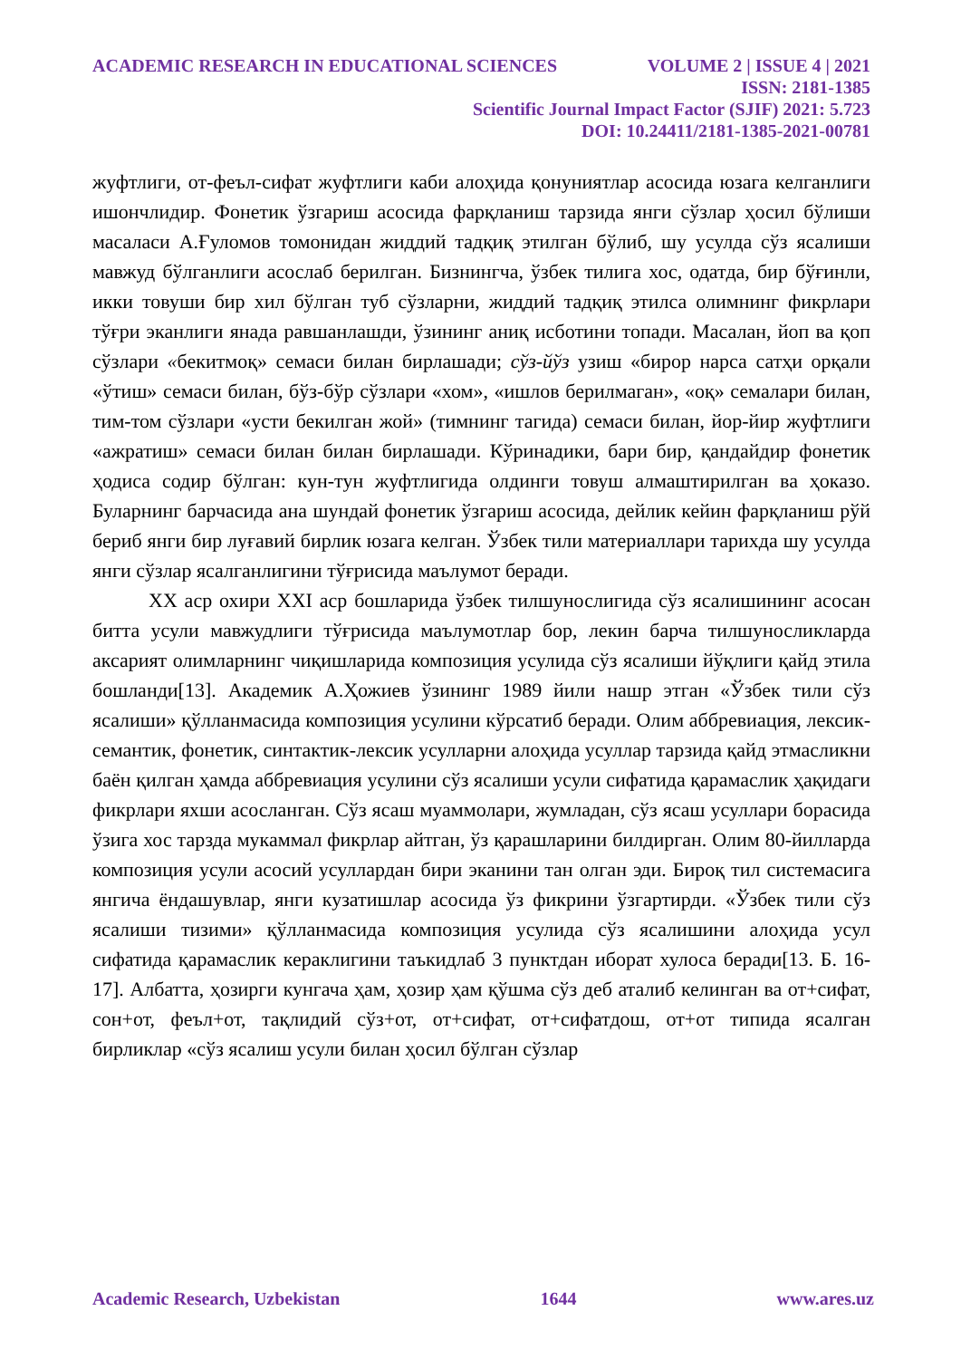ACADEMIC RESEARCH IN EDUCATIONAL SCIENCES VOLUME 2 | ISSUE 4 | 2021
ISSN: 2181-1385
Scientific Journal Impact Factor (SJIF) 2021: 5.723
DOI: 10.24411/2181-1385-2021-00781
жуфтлиги, от-феъл-сифат жуфтлиги каби алоҳида қонуниятлар асосида юзага келганлиги ишончлидир. Фонетик ўзгариш асосида фарқланиш тарзида янги сўзлар ҳосил бўлиши масаласи А.Ғуломов томонидан жиддий тадқиқ этилган бўлиб, шу усулда сўз ясалиши мавжуд бўлганлиги асослаб берилган. Бизнингча, ўзбек тилига хос, одатда, бир бўғинли, икки товуши бир хил бўлган туб сўзларни, жиддий тадқиқ этилса олимнинг фикрлари тўғри эканлиги янада равшанлашди, ўзининг аниқ исботини топади. Масалан, йоп ва қоп сўзлари «бекитмоқ» семаси билан бирлашади; сўз-йўз узиш «бирор нарса сатҳи орқали «ўтиш» семаси билан, бўз-бўр сўзлари «хом», «ишлов берилмаган», «оқ» семалари билан, тим-том сўзлари «усти бекилган жой» (тимнинг тагида) семаси билан, йор-йир жуфтлиги «ажратиш» семаси билан билан бирлашади. Кўринадики, бари бир, қандайдир фонетик ҳодиса содир бўлган: кун-тун жуфтлигида олдинги товуш алмаштирилган ва ҳоказо. Буларнинг барчасида ана шундай фонетик ўзгариш асосида, дейлик кейин фарқланиш рўй бериб янги бир луғавий бирлик юзага келган. Ўзбек тили материаллари тарихда шу усулда янги сўзлар ясалганлигини тўғрисида маълумот беради.
XX аср охири XXI аср бошларида ўзбек тилшунослигида сўз ясалишининг асосан битта усули мавжудлиги тўғрисида маълумотлар бор, лекин барча тилшуносликларда аксарият олимларнинг чиқишларида композиция усулида сўз ясалиши йўқлиги қайд этила бошланди[13]. Академик А.Ҳожиев ўзининг 1989 йили нашр этган «Ўзбек тили сўз ясалиши» қўлланмасида композиция усулини кўрсатиб беради. Олим аббревиация, лексик-семантик, фонетик, синтактик-лексик усулларни алоҳида усуллар тарзида қайд этмасликни баён қилган ҳамда аббревиация усулини сўз ясалиши усули сифатида қарамаслик ҳақидаги фикрлари яхши асосланган. Сўз ясаш муаммолари, жумладан, сўз ясаш усуллари борасида ўзига хос тарзда мукаммал фикрлар айтган, ўз қарашларини билдирган. Олим 80-йилларда композиция усули асосий усуллардан бири эканини тан олган эди. Бироқ тил системасига янгича ёндашувлар, янги кузатишлар асосида ўз фикрини ўзгартирди. «Ўзбек тили сўз ясалиши тизими» қўлланмасида композиция усулида сўз ясалишини алоҳида усул сифатида қарамаслик кераклигини таъкидлаб 3 пунктдан иборат хулоса беради[13. Б. 16-17]. Албатта, ҳозирги кунгача ҳам, ҳозир ҳам қўшма сўз деб аталиб келинган ва от+сифат, сон+от, феъл+от, тақлидий сўз+от, от+сифат, от+сифатдош, от+от типида ясалган бирликлар «сўз ясалиш усули билан ҳосил бўлган сўзлар
Academic Research, Uzbekistan 1644 www.ares.uz